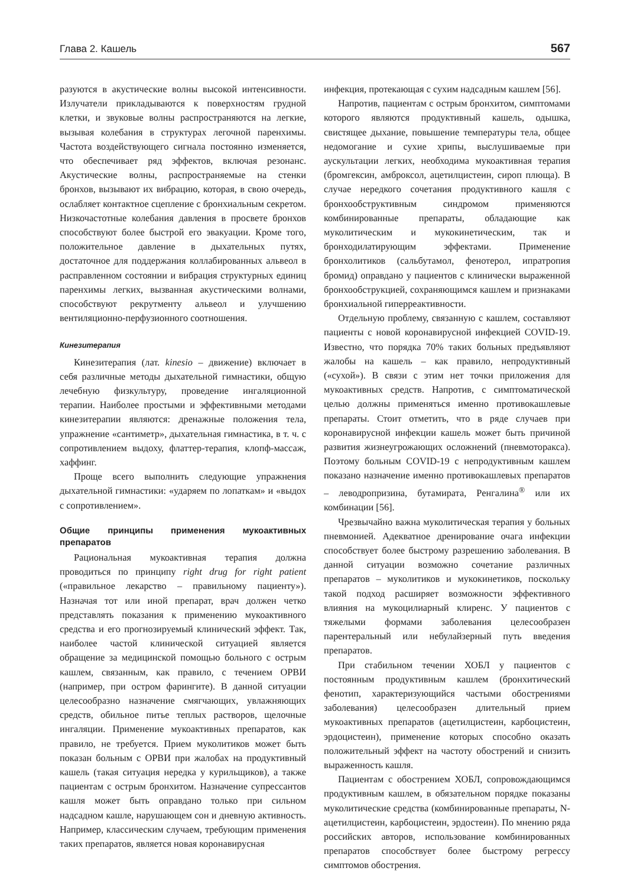Глава 2. Кашель 567
разуются в акустические волны высокой интенсивности. Излучатели прикладываются к поверхностям грудной клетки, и звуковые волны распространяются на легкие, вызывая колебания в структурах легочной паренхимы. Частота воздействующего сигнала постоянно изменяется, что обеспечивает ряд эффектов, включая резонанс. Акустические волны, распространяемые на стенки бронхов, вызывают их вибрацию, которая, в свою очередь, ослабляет контактное сцепление с бронхиальным секретом. Низкочастотные колебания давления в просвете бронхов способствуют более быстрой его эвакуации. Кроме того, положительное давление в дыхательных путях, достаточное для поддержания коллабированных альвеол в расправленном состоянии и вибрация структурных единиц паренхимы легких, вызванная акустическими волнами, способствуют рекрутменту альвеол и улучшению вентиляционно-перфузионного соотношения.
Кинезитерапия
Кинезитерапия (лат. kinesio – движение) включает в себя различные методы дыхательной гимнастики, общую лечебную физкультуру, проведение ингаляционной терапии. Наиболее простыми и эффективными методами кинезитерапии являются: дренажные положения тела, упражнение «сантиметр», дыхательная гимнастика, в т. ч. с сопротивлением выдоху, флаттер-терапия, клопф-массаж, хаффинг.
Проще всего выполнить следующие упражнения дыхательной гимнастики: «ударяем по лопаткам» и «выдох с сопротивлением».
Общие принципы применения мукоактивных препаратов
Рациональная мукоактивная терапия должна проводиться по принципу right drug for right patient («правильное лекарство – правильному пациенту»). Назначая тот или иной препарат, врач должен четко представлять показания к применению мукоактивного средства и его прогнозируемый клинический эффект. Так, наиболее частой клинической ситуацией является обращение за медицинской помощью больного с острым кашлем, связанным, как правило, с течением ОРВИ (например, при остром фарингите). В данной ситуации целесообразно назначение смягчающих, увлажняющих средств, обильное питье теплых растворов, щелочные ингаляции. Применение мукоактивных препаратов, как правило, не требуется. Прием муколитиков может быть показан больным с ОРВИ при жалобах на продуктивный кашель (такая ситуация нередка у курильщиков), а также пациентам с острым бронхитом. Назначение супрессантов кашля может быть оправдано только при сильном надсадном кашле, нарушающем сон и дневную активность. Например, классическим случаем, требующим применения таких препаратов, является новая коронавирусная
инфекция, протекающая с сухим надсадным кашлем [56].
Напротив, пациентам с острым бронхитом, симптомами которого являются продуктивный кашель, одышка, свистящее дыхание, повышение температуры тела, общее недомогание и сухие хрипы, выслушиваемые при аускультации легких, необходима мукоактивная терапия (бромгексин, амброксол, ацетилцистеин, сироп плюща). В случае нередкого сочетания продуктивного кашля с бронхообструктивным синдромом применяются комбинированные препараты, обладающие как муколитическим и мукокинетическим, так и бронходилатирующим эффектами. Применение бронхолитиков (сальбутамол, фенотерол, ипратропия бромид) оправдано у пациентов с клинически выраженной бронхообструкцией, сохраняющимся кашлем и признаками бронхиальной гиперреактивности.
Отдельную проблему, связанную с кашлем, составляют пациенты с новой коронавирусной инфекцией COVID-19. Известно, что порядка 70% таких больных предъявляют жалобы на кашель – как правило, непродуктивный («сухой»). В связи с этим нет точки приложения для мукоактивных средств. Напротив, с симптоматической целью должны применяться именно противокашлевые препараты. Стоит отметить, что в ряде случаев при коронавирусной инфекции кашель может быть причиной развития жизнеугрожающих осложнений (пневмоторакса). Поэтому больным COVID-19 с непродуктивным кашлем показано назначение именно противокашлевых препаратов – леводропризина, бутамирата, Ренгалина<sup>®</sup> или их комбинации [56].
Чрезвычайно важна муколитическая терапия у больных пневмонией. Адекватное дренирование очага инфекции способствует более быстрому разрешению заболевания. В данной ситуации возможно сочетание различных препаратов – муколитиков и мукокинетиков, поскольку такой подход расширяет возможности эффективного влияния на мукоцилиарный клиренс. У пациентов с тяжелыми формами заболевания целесообразен парентеральный или небулайзерный путь введения препаратов.
При стабильном течении ХОБЛ у пациентов с постоянным продуктивным кашлем (бронхитический фенотип, характеризующийся частыми обострениями заболевания) целесообразен длительный прием мукоактивных препаратов (ацетилцистеин, карбоцистеин, эрдоцистеин), применение которых способно оказать положительный эффект на частоту обострений и снизить выраженность кашля.
Пациентам с обострением ХОБЛ, сопровождающимся продуктивным кашлем, в обязательном порядке показаны муколитические средства (комбинированные препараты, N-ацетилцистеин, карбоцистеин, эрдостеин). По мнению ряда российских авторов, использование комбинированных препаратов способствует более быстрому регрессу симптомов обострения.